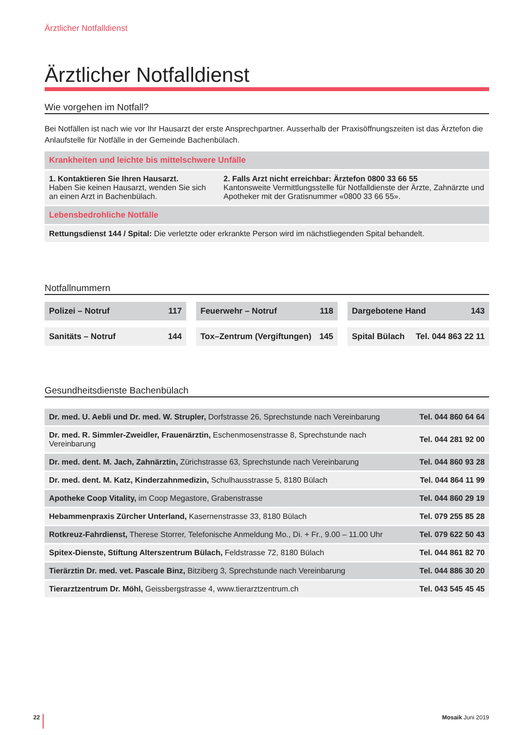Ärztlicher Notfalldienst
Ärztlicher Notfalldienst
Wie vorgehen im Notfall?
Bei Notfällen ist nach wie vor Ihr Hausarzt der erste Ansprechpartner. Ausserhalb der Praxisöffnungszeiten ist das Ärztefon die Anlaufstelle für Notfälle in der Gemeinde Bachenbülach.
| Krankheiten und leichte bis mittelschwere Unfälle | |
| 1. Kontaktieren Sie Ihren Hausarzt. Haben Sie keinen Hausarzt, wenden Sie sich an einen Arzt in Bachenbülach. | 2. Falls Arzt nicht erreichbar: Ärztefon 0800 33 66 55 Kantonsweite Vermittlungsstelle für Notfalldienste der Ärzte, Zahnärzte und Apotheker mit der Gratisnummer «0800 33 66 55». |
| Lebensbedrohliche Notfälle | |
| Rettungsdienst 144 / Spital: Die verletzte oder erkrankte Person wird im nächstliegenden Spital behandelt. | |
Notfallnummern
Polizei – Notruf 117 Feuerwehr – Notruf 118 Dargebotene Hand 143
Sanitäts – Notruf 144 Tox–Zentrum (Vergiftungen) 145 Spital Bülach Tel. 044 863 22 11
Gesundheitsdienste Bachenbülach
| Dr. med. U. Aebli und Dr. med. W. Strupler, Dorfstrasse 26, Sprechstunde nach Vereinbarung | Tel. 044 860 64 64 |
| Dr. med. R. Simmler-Zweidler, Frauenärztin, Eschenmosenstrasse 8, Sprechstunde nach Vereinbarung | Tel. 044 281 92 00 |
| Dr. med. dent. M. Jach, Zahnärztin, Zürichstrasse 63, Sprechstunde nach Vereinbarung | Tel. 044 860 93 28 |
| Dr. med. dent. M. Katz, Kinderzahnmedizin, Schulhausstrasse 5, 8180 Bülach | Tel. 044 864 11 99 |
| Apotheke Coop Vitality, im Coop Megastore, Grabenstrasse | Tel. 044 860 29 19 |
| Hebammenpraxis Zürcher Unterland, Kasernenstrasse 33, 8180 Bülach | Tel. 079 255 85 28 |
| Rotkreuz-Fahrdienst, Therese Storrer, Telefonische Anmeldung Mo., Di. + Fr., 9.00 – 11.00 Uhr | Tel. 079 622 50 43 |
| Spitex-Dienste, Stiftung Alterszentrum Bülach, Feldstrasse 72, 8180 Bülach | Tel. 044 861 82 70 |
| Tierärztin Dr. med. vet. Pascale Binz, Bitziberg 3, Sprechstunde nach Vereinbarung | Tel. 044 886 30 20 |
| Tierarztzentrum Dr. Möhl, Geissbergstrasse 4, www.tierarztzentrum.ch | Tel. 043 545 45 45 |
22 Mosaik Juni 2019